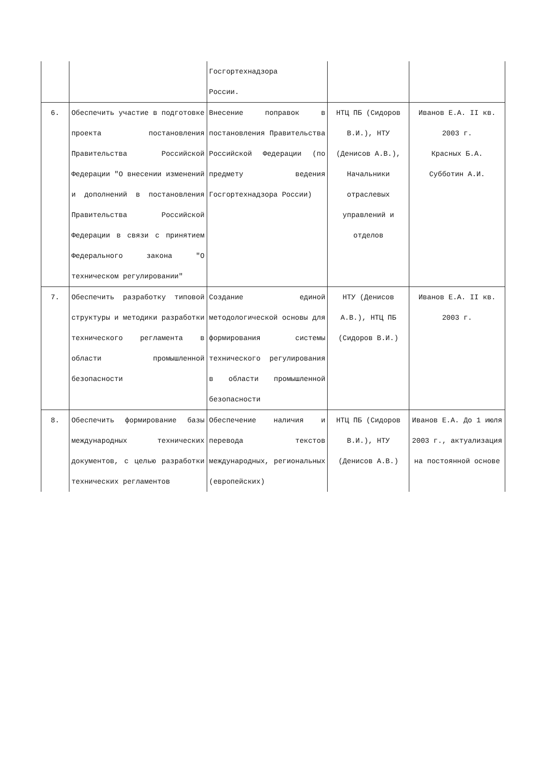| | | Госгортехнадзора России. | | |
| 6. | Обеспечить участие в подготовке проекта постановления Правительства Российской Федерации "О внесении изменений и дополнений в постановления Правительства Российской Федерации в связи с принятием Федерального закона "О техническом регулировании" | Внесение поправок в постановления Правительства Российской Федерации (по предмету ведения Госгортехнадзора России) | НТЦ ПБ (Сидоров В.И.), НТУ (Денисов А.В.), Начальники отраслевых управлений и отделов | Иванов Е.А. II кв. 2003 г. Красных Б.А. Субботин А.И. |
| 7. | Обеспечить разработку типовой структуры и методики разработки технического регламента в области промышленной безопасности | Создание единой методологической основы для формирования системы технического регулирования в области промышленной безопасности | НТУ (Денисов А.В.), НТЦ ПБ (Сидоров В.И.) | Иванов Е.А. II кв. 2003 г. |
| 8. | Обеспечить формирование базы международных технических документов, с целью разработки технических регламентов | Обеспечение наличия и перевода текстов международных, региональных (европейских) | НТЦ ПБ (Сидоров В.И.), НТУ (Денисов А.В.) | Иванов Е.А. До 1 июля 2003 г., актуализация на постоянной основе |